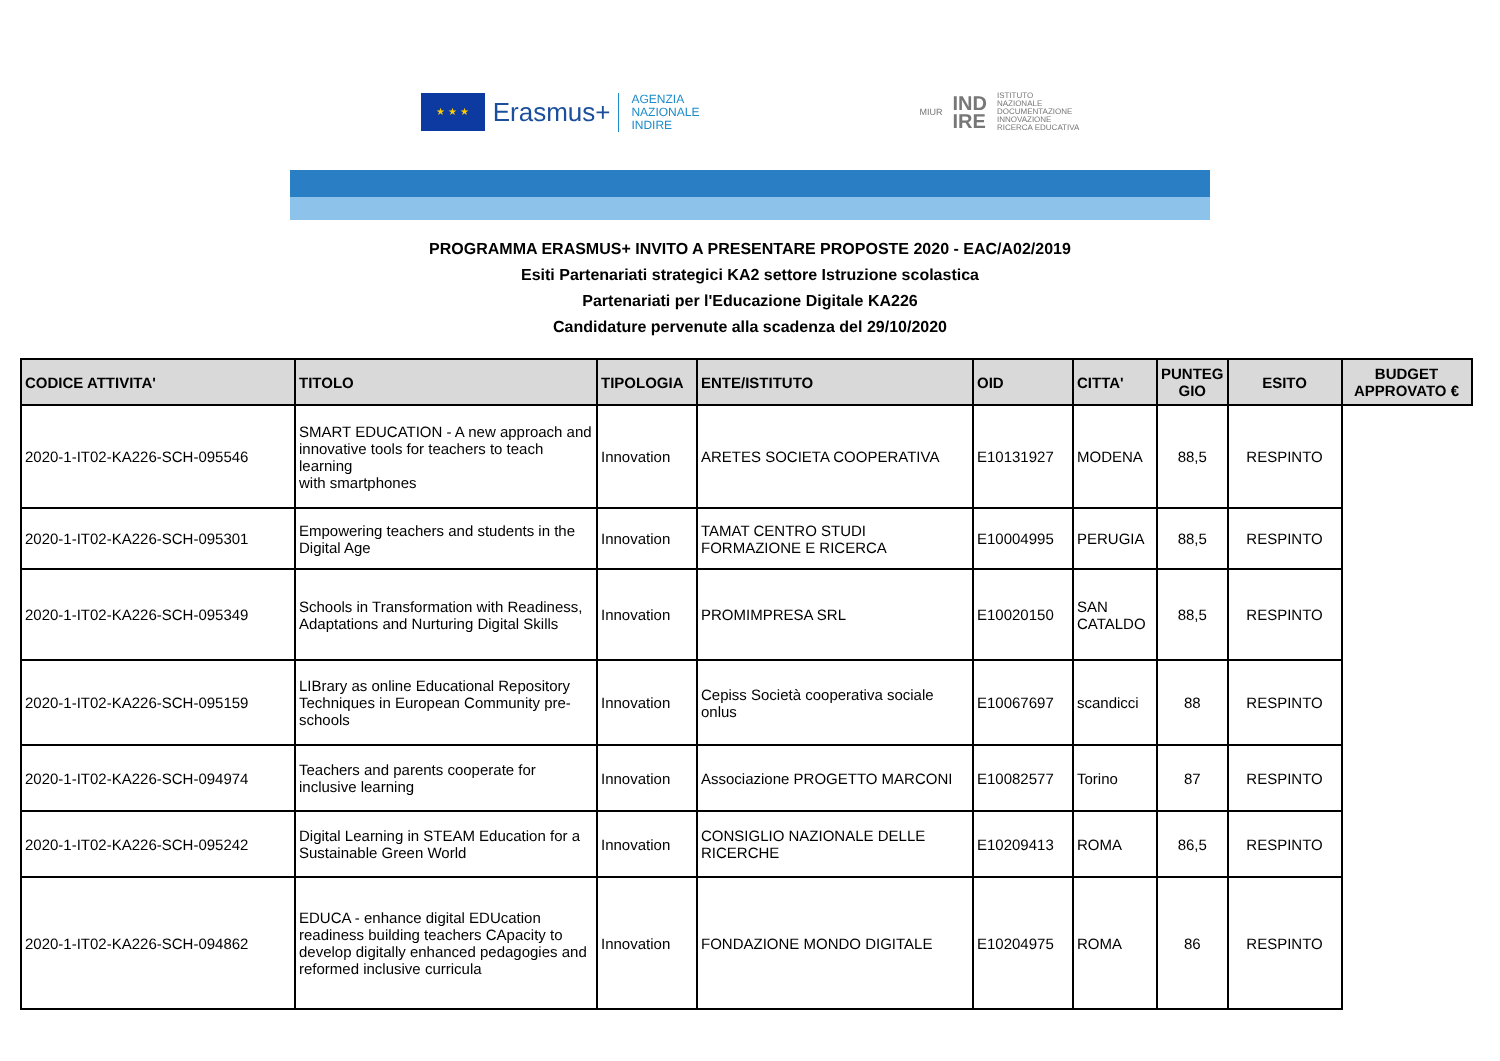★ ★ ★
Erasmus+
AGENZIA
NAZIONALE
INDIRE
MIUR IND
IRE ISTITUTO
NAZIONALE
DOCUMENTAZIONE
INNOVAZIONE
RICERCA EDUCATIVA
PROGRAMMA ERASMUS+ INVITO A PRESENTARE PROPOSTE 2020 - EAC/A02/2019
Esiti Partenariati strategici KA2 settore Istruzione scolastica
Partenariati per l'Educazione Digitale KA226
Candidature pervenute alla scadenza del 29/10/2020
| CODICE ATTIVITA' | TITOLO | TIPOLOGIA | ENTE/ISTITUTO | OID | CITTA' | PUNTEG GIO | ESITO | BUDGET APPROVATO € |
| --- | --- | --- | --- | --- | --- | --- | --- | --- |
| 2020-1-IT02-KA226-SCH-095546 | SMART EDUCATION - A new approach and innovative tools for teachers to teach learning with smartphones | Innovation | ARETES SOCIETA COOPERATIVA | E10131927 | MODENA | 88,5 | RESPINTO | |
| 2020-1-IT02-KA226-SCH-095301 | Empowering teachers and students in the Digital Age | Innovation | TAMAT CENTRO STUDI FORMAZIONE E RICERCA | E10004995 | PERUGIA | 88,5 | RESPINTO | |
| 2020-1-IT02-KA226-SCH-095349 | Schools in Transformation with Readiness, Adaptations and Nurturing Digital Skills | Innovation | PROMIMPRESA SRL | E10020150 | SAN CATALDO | 88,5 | RESPINTO | |
| 2020-1-IT02-KA226-SCH-095159 | LIBrary as online Educational Repository Techniques in European Community pre-schools | Innovation | Cepiss Società cooperativa sociale onlus | E10067697 | scandicci | 88 | RESPINTO | |
| 2020-1-IT02-KA226-SCH-094974 | Teachers and parents cooperate for inclusive learning | Innovation | Associazione PROGETTO MARCONI | E10082577 | Torino | 87 | RESPINTO | |
| 2020-1-IT02-KA226-SCH-095242 | Digital Learning in STEAM Education for a Sustainable Green World | Innovation | CONSIGLIO NAZIONALE DELLE RICERCHE | E10209413 | ROMA | 86,5 | RESPINTO | |
| 2020-1-IT02-KA226-SCH-094862 | EDUCA - enhance digital EDUcation readiness building teachers CApacity to develop digitally enhanced pedagogies and reformed inclusive curricula | Innovation | FONDAZIONE MONDO DIGITALE | E10204975 | ROMA | 86 | RESPINTO | |